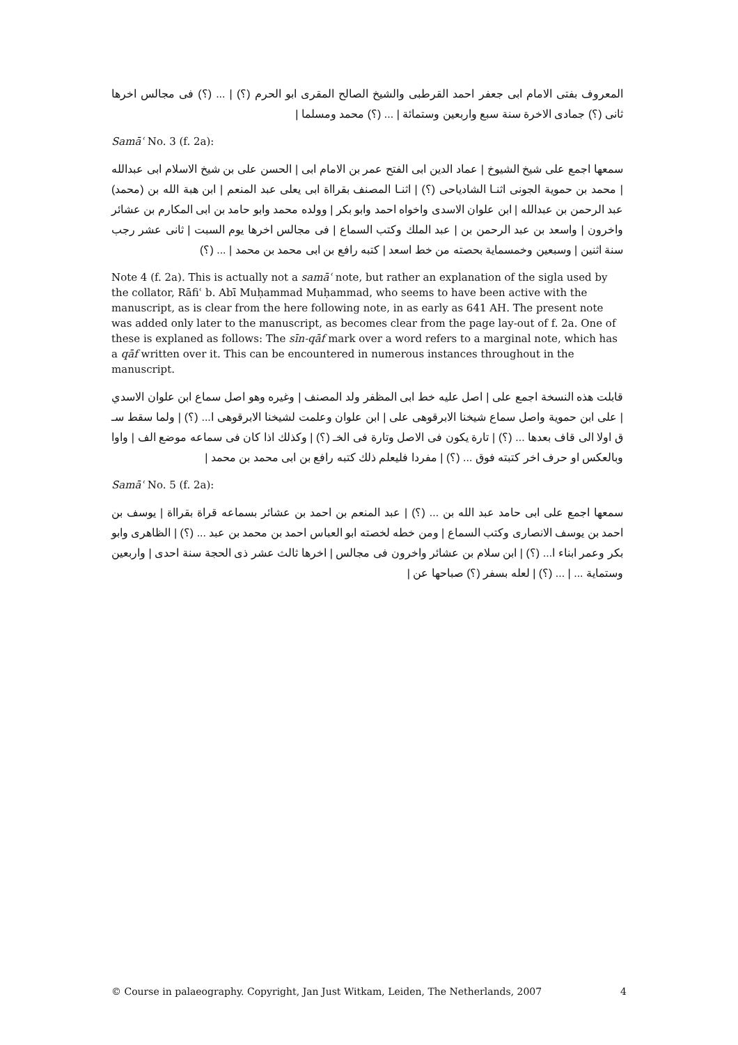المعروف بفتى الامام ابى جعفر احمد القرطبى والشيخ الصالح المقرى ابو الحرم (؟) | ... (؟) فى مجالس اخرها ثانى (؟) جمادى الاخرة سنة سبع واربعين وستمائة | ... (؟) محمد ومسلما |
Samāʿ No. 3 (f. 2a):
سمعها اجمع على شيخ الشيوخ | عماد الدين ابى الفتح عمر بن الامام ابى | الحسن على بن شيخ الاسلام ابى عبدالله | محمد بن حموية الجونى اثنـا الشادياحى (؟) | اثنـا المصنف بقرااة ابى يعلى عبد المنعم | ابن هبة الله بن (محمد) عبد الرحمن بن عبدالله | ابن علوان الاسدى واخواه احمد وابو بكر | وولده محمد وابو حامد بن ابى المكارم بن عشائر واخرون | واسعد بن عبد الرحمن بن | عبد الملك وكتب السماع | فى مجالس اخرها يوم السبت | ثانى عشر رجب سنة اثنين | وسبعين وخمسماية بحصته من خط اسعد | كتبه رافع بن ابى محمد بن محمد | ... (؟)
Note 4 (f. 2a). This is actually not a samāʿ note, but rather an explanation of the sigla used by the collator, Rāfiʿ b. Abī Muḥammad Muḥammad, who seems to have been active with the manuscript, as is clear from the here following note, in as early as 641 AH. The present note was added only later to the manuscript, as becomes clear from the page lay-out of f. 2a. One of these is explaned as follows: The sīn-qāf mark over a word refers to a marginal note, which has a qāf written over it. This can be encountered in numerous instances throughout in the manuscript.
قابلت هذه النسخة اجمع على | اصل عليه خط ابى المظفر ولد المصنف | وغيره وهو اصل سماع ابن علوان الاسدي | على ابن حموية واصل سماع شيخنا الابرقوهى على | ابن علوان وعلمت لشيخنا الابرقوهى ا... (؟) | ولما سقط سـ ق اولا الى قاف بعدها ... (؟) | تارة يكون فى الاصل وتارة فى الخـ (؟) | وكذلك اذا كان فى سماعه موضع الف | واوا وبالعكس او حرف اخر كتبته فوق ... (؟) | مفردا فليعلم ذلك كتبه رافع بن ابى محمد بن محمد |
Samāʿ No. 5 (f. 2a):
سمعها اجمع على ابى حامد عبد الله بن ... (؟) | عبد المنعم بن احمد بن عشائر بسماعه قراة بقرااة | يوسف بن احمد بن يوسف الانصارى وكتب السماع | ومن خطه لخصته ابو العباس احمد بن محمد بن عبد ... (؟) | الظاهرى وابو بكر وعمر ابناء ا... (؟) | ابن سلام بن عشائر واخرون فى مجالس | اخرها ثالث عشر ذى الحجة سنة احدى | واربعين وستماية ... | ... (؟) | لعله بسفر (؟) صباحها عن |
© Course in palaeography. Copyright, Jan Just Witkam, Leiden, The Netherlands, 2007 4